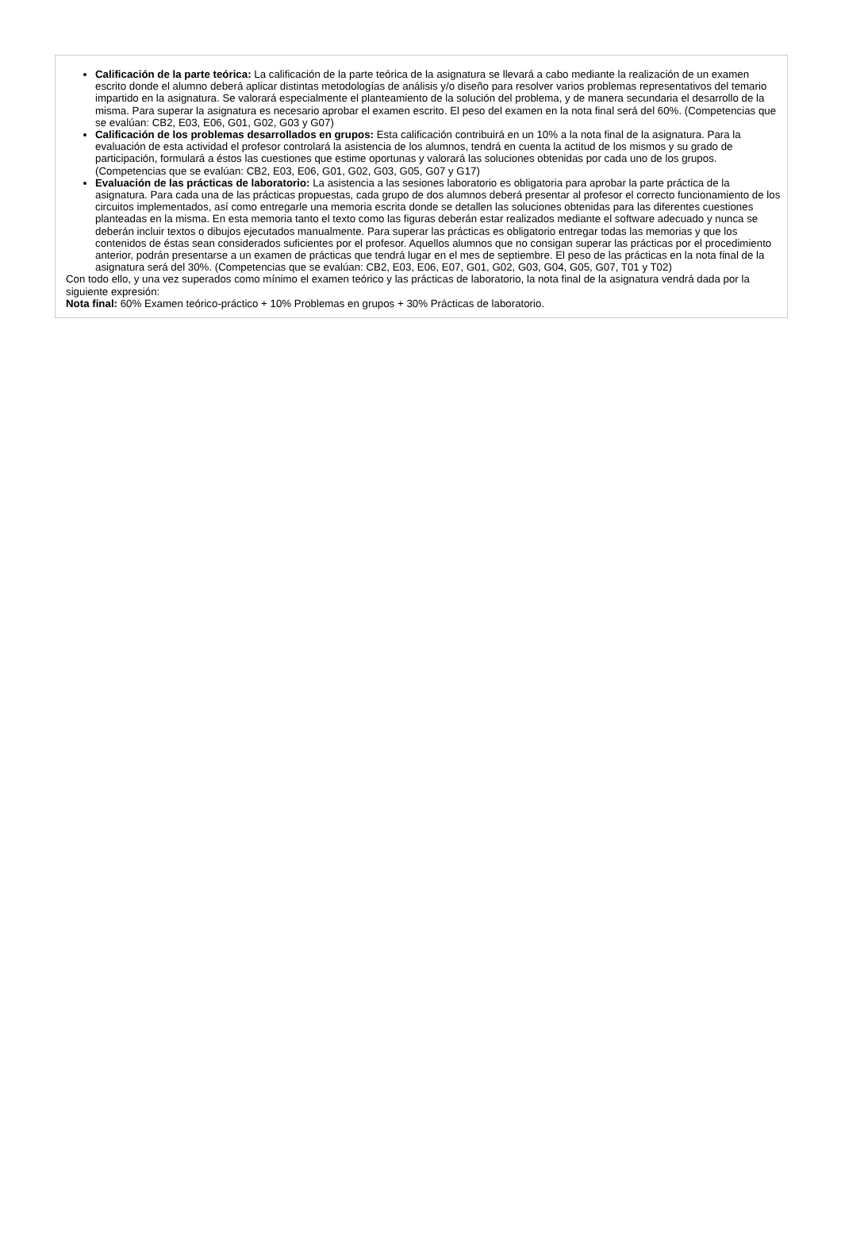Calificación de la parte teórica: La calificación de la parte teórica de la asignatura se llevará a cabo mediante la realización de un examen escrito donde el alumno deberá aplicar distintas metodologías de análisis y/o diseño para resolver varios problemas representativos del temario impartido en la asignatura. Se valorará especialmente el planteamiento de la solución del problema, y de manera secundaria el desarrollo de la misma. Para superar la asignatura es necesario aprobar el examen escrito. El peso del examen en la nota final será del 60%. (Competencias que se evalúan: CB2, E03, E06, G01, G02, G03 y G07)
Calificación de los problemas desarrollados en grupos: Esta calificación contribuirá en un 10% a la nota final de la asignatura. Para la evaluación de esta actividad el profesor controlará la asistencia de los alumnos, tendrá en cuenta la actitud de los mismos y su grado de participación, formulará a éstos las cuestiones que estime oportunas y valorará las soluciones obtenidas por cada uno de los grupos. (Competencias que se evalúan: CB2, E03, E06, G01, G02, G03, G05, G07 y G17)
Evaluación de las prácticas de laboratorio: La asistencia a las sesiones laboratorio es obligatoria para aprobar la parte práctica de la asignatura. Para cada una de las prácticas propuestas, cada grupo de dos alumnos deberá presentar al profesor el correcto funcionamiento de los circuitos implementados, así como entregarle una memoria escrita donde se detallen las soluciones obtenidas para las diferentes cuestiones planteadas en la misma. En esta memoria tanto el texto como las figuras deberán estar realizados mediante el software adecuado y nunca se deberán incluir textos o dibujos ejecutados manualmente. Para superar las prácticas es obligatorio entregar todas las memorias y que los contenidos de éstas sean considerados suficientes por el profesor. Aquellos alumnos que no consigan superar las prácticas por el procedimiento anterior, podrán presentarse a un examen de prácticas que tendrá lugar en el mes de septiembre. El peso de las prácticas en la nota final de la asignatura será del 30%. (Competencias que se evalúan: CB2, E03, E06, E07, G01, G02, G03, G04, G05, G07, T01 y T02)
Con todo ello, y una vez superados como mínimo el examen teórico y las prácticas de laboratorio, la nota final de la asignatura vendrá dada por la siguiente expresión:
Nota final: 60% Examen teórico-práctico + 10% Problemas en grupos + 30% Prácticas de laboratorio.